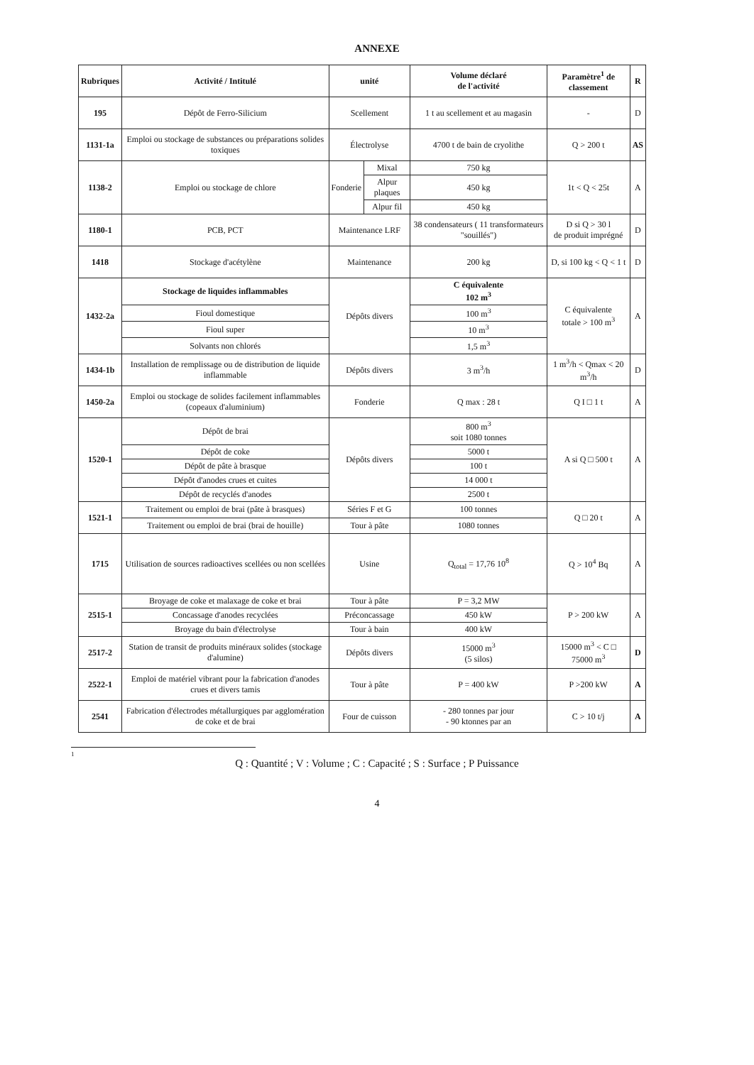ANNEXE
| Rubriques | Activité / Intitulé | unité | | Volume déclaré de l'activité | Paramètre<sup>1</sup> de classement | R |
| --- | --- | --- | --- | --- | --- | --- |
| 195 | Dépôt de Ferro-Silicium | Scellement | | 1 t au scellement et au magasin | - | D |
| 1131-1a | Emploi ou stockage de substances ou préparations solides toxiques | Électrolyse | | 4700 t de bain de cryolithe | Q > 200 t | AS |
| 1138-2 | Emploi ou stockage de chlore | Fonderie | Mixal | 750 kg | 1t < Q < 25t | A |
| | | | Alpur plaques | 450 kg | | |
| | | | Alpur fil | 450 kg | | |
| 1180-1 | PCB, PCT | Maintenance LRF | | 38 condensateurs ( 11 transformateurs "souillés") | D si Q > 30 l de produit imprégné | D |
| 1418 | Stockage d'acétylène | Maintenance | | 200 kg | D, si 100 kg < Q < 1 t | D |
| 1432-2a | Stockage de liquides inflammables | Dépôts divers | | C équivalente 102 m<sup>3</sup> | C équivalente totale > 100 m<sup>3</sup> | A |
| | Fioul domestique | | | 100 m<sup>3</sup> | | |
| | Fioul super | | | 10 m<sup>3</sup> | | |
| | Solvants non chlorés | | | 1,5 m<sup>3</sup> | | |
| 1434-1b | Installation de remplissage ou de distribution de liquide inflammable | Dépôts divers | | 3 m<sup>3</sup>/h | 1 m<sup>3</sup>/h < Qmax < 20 m<sup>3</sup>/h | D |
| 1450-2a | Emploi ou stockage de solides facilement inflammables (copeaux d'aluminium) | Fonderie | | Q max : 28 t | Q I □ 1 t | A |
| 1520-1 | Dépôt de brai | Dépôts divers | | 800 m<sup>3</sup> soit 1080 tonnes | A si Q □ 500 t | A |
| | Dépôt de coke | | | 5000 t | | |
| | Dépôt de pâte à brasque | | | 100 t | | |
| | Dépôt d'anodes crues et cuites | | | 14 000 t | | |
| | Dépôt de recyclés d'anodes | | | 2500 t | | |
| 1521-1 | Traitement ou emploi de brai (pâte à brasques) | Séries F et G | | 100 tonnes | Q □ 20 t | A |
| | Traitement ou emploi de brai (brai de houille) | Tour à pâte | | 1080 tonnes | | |
| 1715 | Utilisation de sources radioactives scellées ou non scellées | Usine | | Q<sub>total</sub> = 17,76 10<sup>8</sup> | Q > 10<sup>4</sup> Bq | A |
| 2515-1 | Broyage de coke et malaxage de coke et brai | Tour à pâte | | P = 3,2 MW | P > 200 kW | A |
| | Concassage d'anodes recyclées | Préconcassage | | 450 kW | | |
| | Broyage du bain d'électrolyse | Tour à bain | | 400 kW | | |
| 2517-2 | Station de transit de produits minéraux solides (stockage d'alumine) | Dépôts divers | | 15000 m<sup>3</sup> (5 silos) | 15000 m<sup>3</sup> < C □ 75000 m<sup>3</sup> | D |
| 2522-1 | Emploi de matériel vibrant pour la fabrication d'anodes crues et divers tamis | Tour à pâte | | P = 400 kW | P >200 kW | A |
| 2541 | Fabrication d'électrodes métallurgiques par agglomération de coke et de brai | Four de cuisson | | - 280 tonnes par jour - 90 ktonnes par an | C > 10 t/j | A |
1
Q : Quantité ; V : Volume ; C : Capacité ; S : Surface ; P Puissance
4